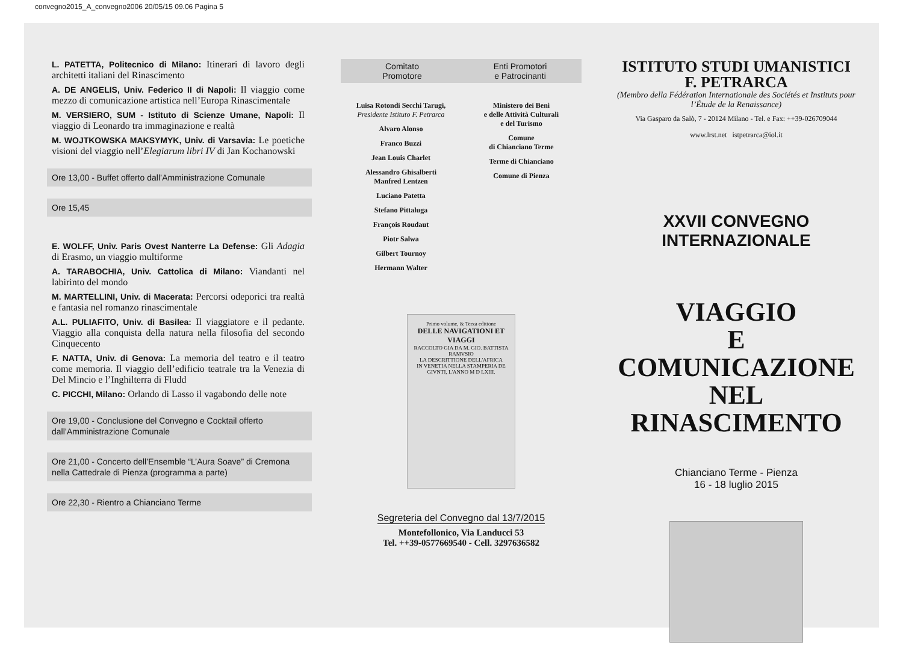convegno2015_A_convegno2006 20/05/15 09.06 Pagina 5
L. PATETTA, Politecnico di Milano: Itinerari di lavoro degli architetti italiani del Rinascimento
A. DE ANGELIS, Univ. Federico II di Napoli: Il viaggio come mezzo di comunicazione artistica nell’Europa Rinascimentale
M. VERSIERO, SUM - Istituto di Scienze Umane, Napoli: Il viaggio di Leonardo tra immaginazione e realtà
M. WOJTKOWSKA MAKSYMYK, Univ. di Varsavia: Le poetiche visioni del viaggio nell’Elegiarum libri IV di Jan Kochanowski
Ore 13,00 - Buffet offerto dall’Amministrazione Comunale
Ore 15,45
E. WOLFF, Univ. Paris Ovest Nanterre La Defense: Gli Adagia di Erasmo, un viaggio multiforme
A. TARABOCHIA, Univ. Cattolica di Milano: Viandanti nel labirinto del mondo
M. MARTELLINI, Univ. di Macerata: Percorsi odeporici tra realtà e fantasia nel romanzo rinascimentale
A.L. PULIAFITO, Univ. di Basilea: Il viaggiatore e il pedante. Viaggio alla conquista della natura nella filosofia del secondo Cinquecento
F. NATTA, Univ. di Genova: La memoria del teatro e il teatro come memoria. Il viaggio dell’edificio teatrale tra la Venezia di Del Mincio e l’Inghilterra di Fludd
C. PICCHI, Milano: Orlando di Lasso il vagabondo delle note
Ore 19,00 - Conclusione del Convegno e Cocktail offerto dall’Amministrazione Comunale
Ore 21,00 - Concerto dell’Ensemble “L’Aura Soave” di Cremona nella Cattedrale di Pienza (programma a parte)
Ore 22,30 - Rientro a Chianciano Terme
Comitato
Promotore
Enti Promotori
e Patrocinanti
Luisa Rotondi Secchi Tarugi,
Presidente Istituto F. Petrarca
Alvaro Alonso
Franco Buzzi
Jean Louis Charlet
Alessandro Ghisalberti
Manfred Lentzen
Luciano Patetta
Stefano Pittaluga
François Roudaut
Piotr Salwa
Gilbert Tournoy
Hermann Walter
Ministero dei Beni
e delle Attività Culturali
e del Turismo
Comune
di Chianciano Terme
Terme di Chianciano
Comune di Pienza
Primo volume, & Terza editione
DELLE NAVIGATIONI ET VIAGGI
RACCOLTO GIA DA M. GIO. BATTISTA RAMVSIO
LA DESCRITTIONE DELL'AFRICA
IN VENETIA NELLA STAMPERIA DE GIVNTI, L'ANNO M D LXIII.
Segreteria del Convegno dal 13/7/2015
Montefollonico, Via Landucci 53
Tel. ++39-0577669540 - Cell. 3297636582
ISTITUTO STUDI UMANISTICI
F. PETRARCA
(Membro della Fédération Internationale des Sociétés et Instituts pour l’Étude de la Renaissance)
Via Gasparo da Salò, 7 - 20124 Milano - Tel. e Fax: ++39-026709044
www.lrst.net istpetrarca@iol.it
XXVII CONVEGNO INTERNAZIONALE
VIAGGIO
E COMUNICAZIONE
NEL RINASCIMENTO
Chianciano Terme - Pienza
16 - 18 luglio 2015